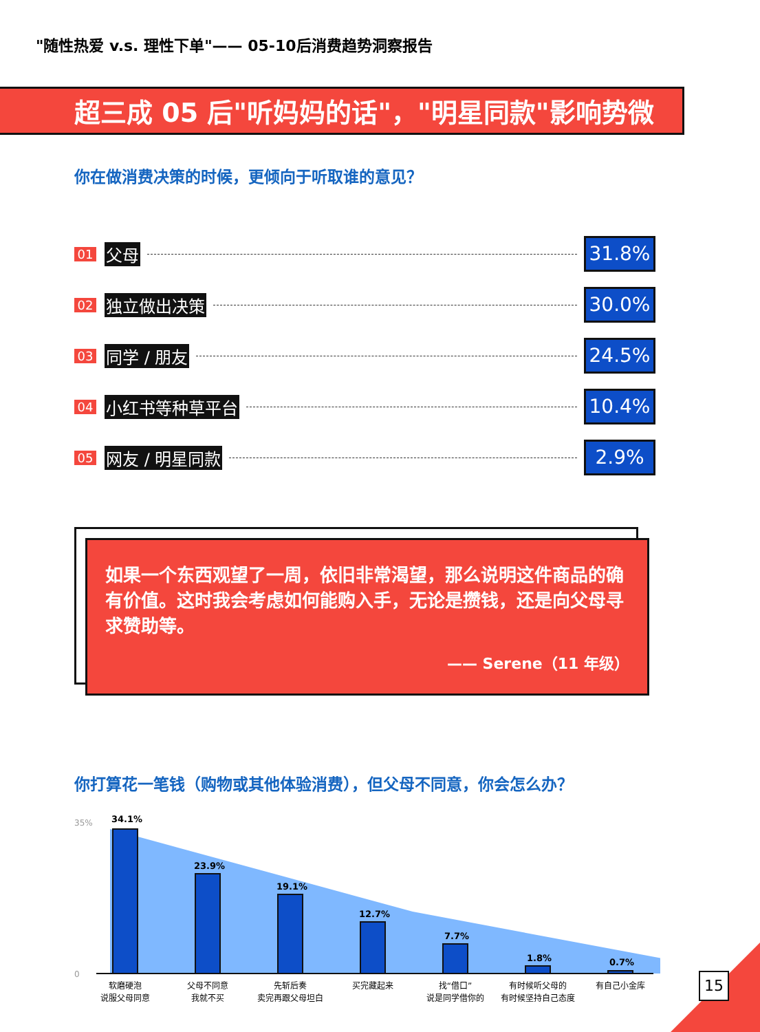"随性热爱 v.s. 理性下单"—— 05-10后消费趋势洞察报告
超三成 05 后"听妈妈的话"，"明星同款"影响势微
你在做消费决策的时候，更倾向于听取谁的意见？
01 父母 31.8%
02 独立做出决策 30.0%
03 同学 / 朋友 24.5%
04 小红书等种草平台 10.4%
05 网友 / 明星同款 2.9%
如果一个东西观望了一周，依旧非常渴望，那么说明这件商品的确有价值。这时我会考虑如何能购入手，无论是攒钱，还是向父母寻求赞助等。
—— Serene（11 年级）
你打算花一笔钱（购物或其他体验消费），但父母不同意，你会怎么办？
0
35%
34.1%
23.9%
19.1%
12.7%
7.7%
1.8%
0.7%
软磨硬泡
说服父母同意
父母不同意
我就不买
先斩后奏
卖完再跟父母坦白
买完藏起来
找“借口”
说是同学借你的
有时候听父母的
有时候坚持自己态度
有自己小金库
15